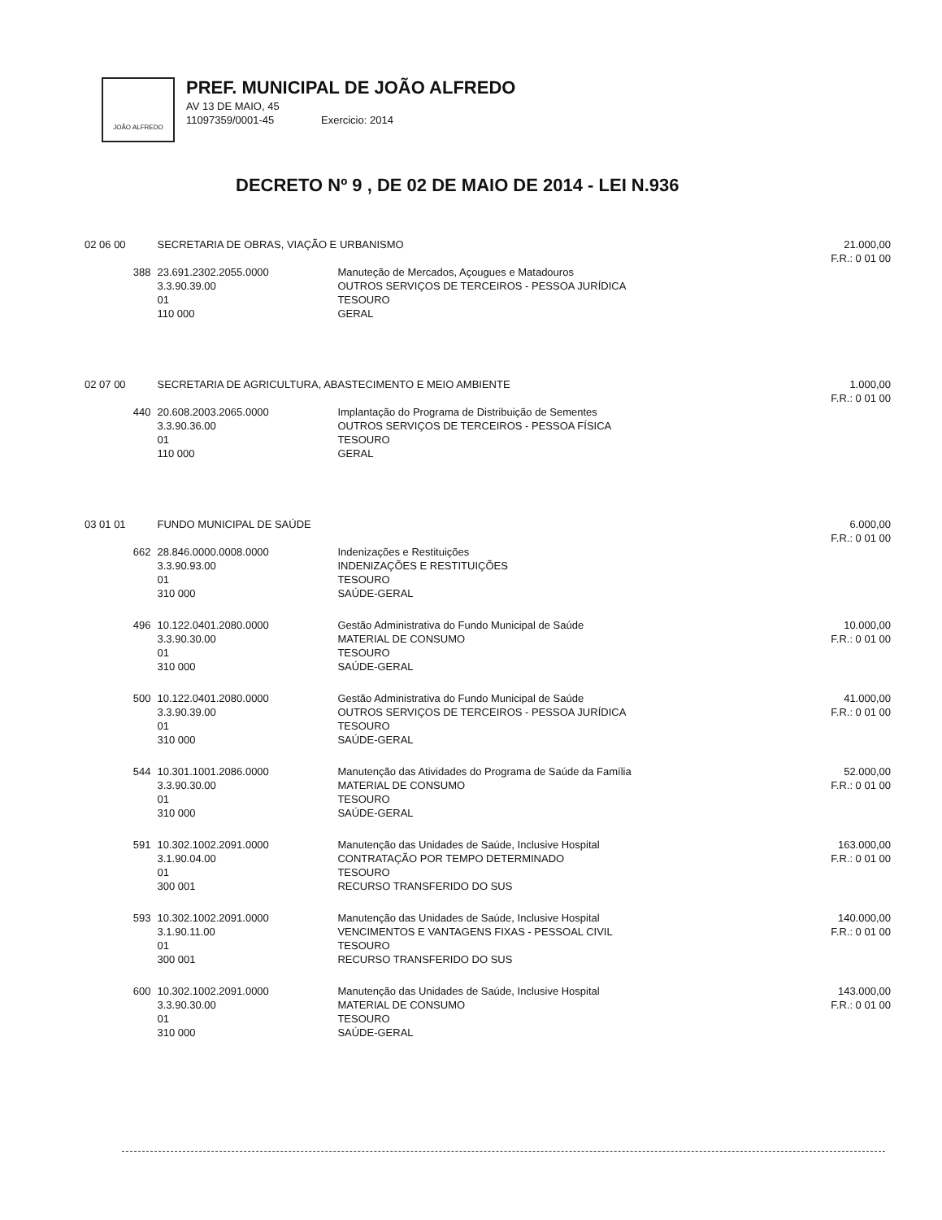JOÃO ALFREDO
PREF. MUNICIPAL DE JOÃO ALFREDO
AV 13 DE MAIO, 45
11097359/0001-45 Exercicio: 2014
DECRETO Nº 9 , DE 02 DE MAIO DE 2014 - LEI N.936
| 02 06 00 | SECRETARIA DE OBRAS, VIAÇÃO E URBANISMO | | 21.000,00 F.R.: 0 01 00 |
| 388 | 23.691.2302.2055.0000 3.3.90.39.00 01 110 000 | Manuteção de Mercados, Açougues e Matadouros OUTROS SERVIÇOS DE TERCEIROS - PESSOA JURÍDICA TESOURO GERAL | |
| 02 07 00 | SECRETARIA DE AGRICULTURA, ABASTECIMENTO E MEIO AMBIENTE | | 1.000,00 F.R.: 0 01 00 |
| 440 | 20.608.2003.2065.0000 3.3.90.36.00 01 110 000 | Implantação do Programa de Distribuição de Sementes OUTROS SERVIÇOS DE TERCEIROS - PESSOA FÍSICA TESOURO GERAL | |
| 03 01 01 | FUNDO MUNICIPAL DE SAÚDE | | 6.000,00 F.R.: 0 01 00 |
| 662 | 28.846.0000.0008.0000 3.3.90.93.00 01 310 000 | Indenizações e Restituições INDENIZAÇÕES E RESTITUIÇÕES TESOURO SAÚDE-GERAL | |
| 496 | 10.122.0401.2080.0000 3.3.90.30.00 01 310 000 | Gestão Administrativa do Fundo Municipal de Saúde MATERIAL DE CONSUMO TESOURO SAÚDE-GERAL | 10.000,00 F.R.: 0 01 00 |
| 500 | 10.122.0401.2080.0000 3.3.90.39.00 01 310 000 | Gestão Administrativa do Fundo Municipal de Saúde OUTROS SERVIÇOS DE TERCEIROS - PESSOA JURÍDICA TESOURO SAÚDE-GERAL | 41.000,00 F.R.: 0 01 00 |
| 544 | 10.301.1001.2086.0000 3.3.90.30.00 01 310 000 | Manutenção das Atividades do Programa de Saúde da Família MATERIAL DE CONSUMO TESOURO SAÚDE-GERAL | 52.000,00 F.R.: 0 01 00 |
| 591 | 10.302.1002.2091.0000 3.1.90.04.00 01 300 001 | Manutenção das Unidades de Saúde, Inclusive Hospital CONTRATAÇÃO POR TEMPO DETERMINADO TESOURO RECURSO TRANSFERIDO DO SUS | 163.000,00 F.R.: 0 01 00 |
| 593 | 10.302.1002.2091.0000 3.1.90.11.00 01 300 001 | Manutenção das Unidades de Saúde, Inclusive Hospital VENCIMENTOS E VANTAGENS FIXAS - PESSOAL CIVIL TESOURO RECURSO TRANSFERIDO DO SUS | 140.000,00 F.R.: 0 01 00 |
| 600 | 10.302.1002.2091.0000 3.3.90.30.00 01 310 000 | Manutenção das Unidades de Saúde, Inclusive Hospital MATERIAL DE CONSUMO TESOURO SAÚDE-GERAL | 143.000,00 F.R.: 0 01 00 |